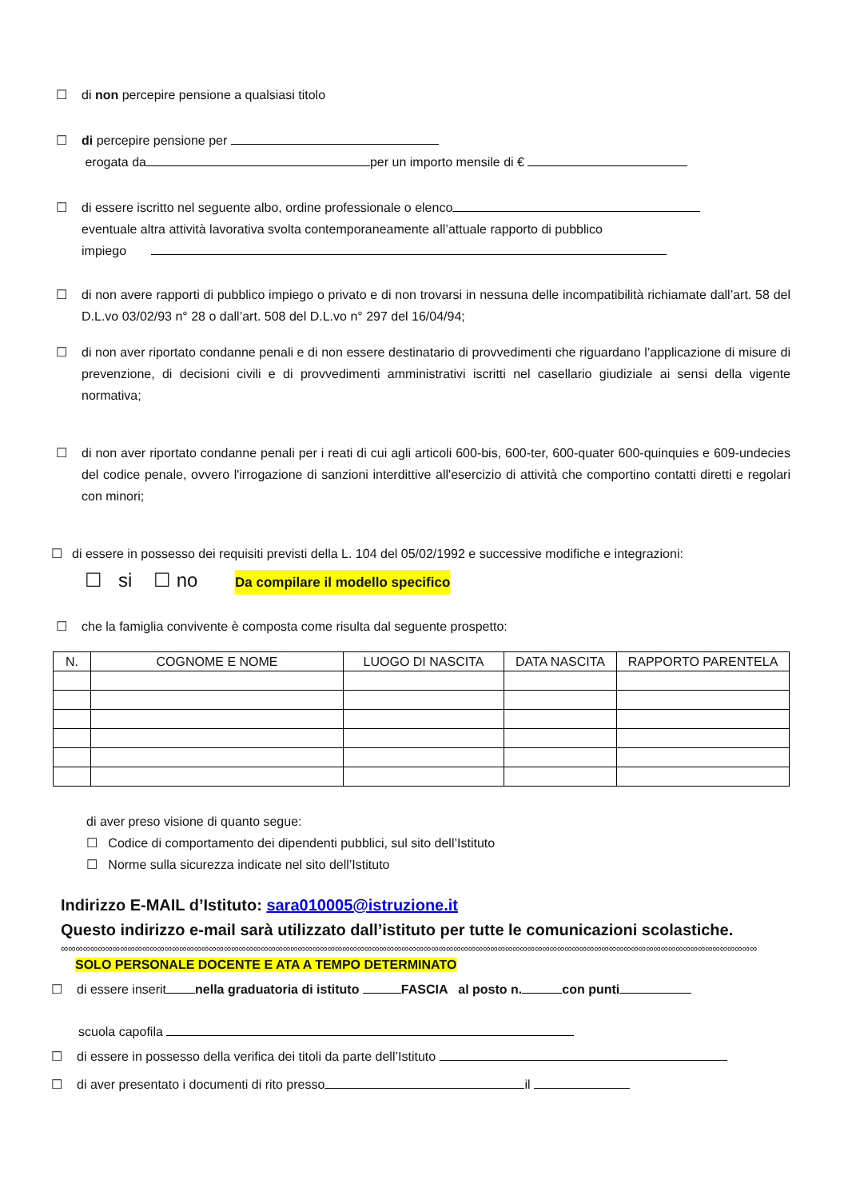☐ di non percepire pensione a qualsiasi titolo
☐ di percepire pensione per
erogata da per un importo mensile di €
☐ di essere iscritto nel seguente albo, ordine professionale o elenco
eventuale altra attività lavorativa svolta contemporaneamente all’attuale rapporto di pubblico
impiego
☐ di non avere rapporti di pubblico impiego o privato e di non trovarsi in nessuna delle incompatibilità richiamate dall’art. 58 del D.L.vo 03/02/93 n° 28 o dall’art. 508 del D.L.vo n° 297 del 16/04/94;
☐ di non aver riportato condanne penali e di non essere destinatario di provvedimenti che riguardano l’applicazione di misure di prevenzione, di decisioni civili e di provvedimenti amministrativi iscritti nel casellario giudiziale ai sensi della vigente normativa;
☐ di non aver riportato condanne penali per i reati di cui agli articoli 600-bis, 600-ter, 600-quater 600-quinquies e 609-undecies del codice penale, ovvero l'irrogazione di sanzioni interdittive all'esercizio di attività che comportino contatti diretti e regolari con minori;
☐ di essere in possesso dei requisiti previsti della L. 104 del 05/02/1992 e successive modifiche e integrazioni:
☐ si ☐ no Da compilare il modello specifico
☐ che la famiglia convivente è composta come risulta dal seguente prospetto:
| N. | COGNOME E NOME | LUOGO DI NASCITA | DATA NASCITA | RAPPORTO PARENTELA |
| --- | --- | --- | --- | --- |
di aver preso visione di quanto segue:
☐ Codice di comportamento dei dipendenti pubblici, sul sito dell’Istituto
☐ Norme sulla sicurezza indicate nel sito dell’Istituto
Indirizzo E-MAIL d’Istituto: sara010005@istruzione.it
Questo indirizzo e-mail sarà utilizzato dall’istituto per tutte le comunicazioni scolastiche.
∞∞∞∞∞∞∞∞∞∞∞∞∞∞∞∞∞∞∞∞∞∞∞∞∞∞∞∞∞∞∞∞∞∞∞∞∞∞∞∞∞∞∞∞∞∞∞∞∞∞∞∞∞∞∞∞∞∞∞∞∞∞∞∞∞∞∞∞∞∞∞∞∞∞∞∞∞∞∞∞∞∞∞∞∞∞∞∞∞∞∞∞∞∞
SOLO PERSONALE DOCENTE E ATA A TEMPO DETERMINATO
☐ di essere inserit nella graduatoria di istituto FASCIA al posto n. con punti
scuola capofila
☐ di essere in possesso della verifica dei titoli da parte dell’Istituto
☐ di aver presentato i documenti di rito presso il